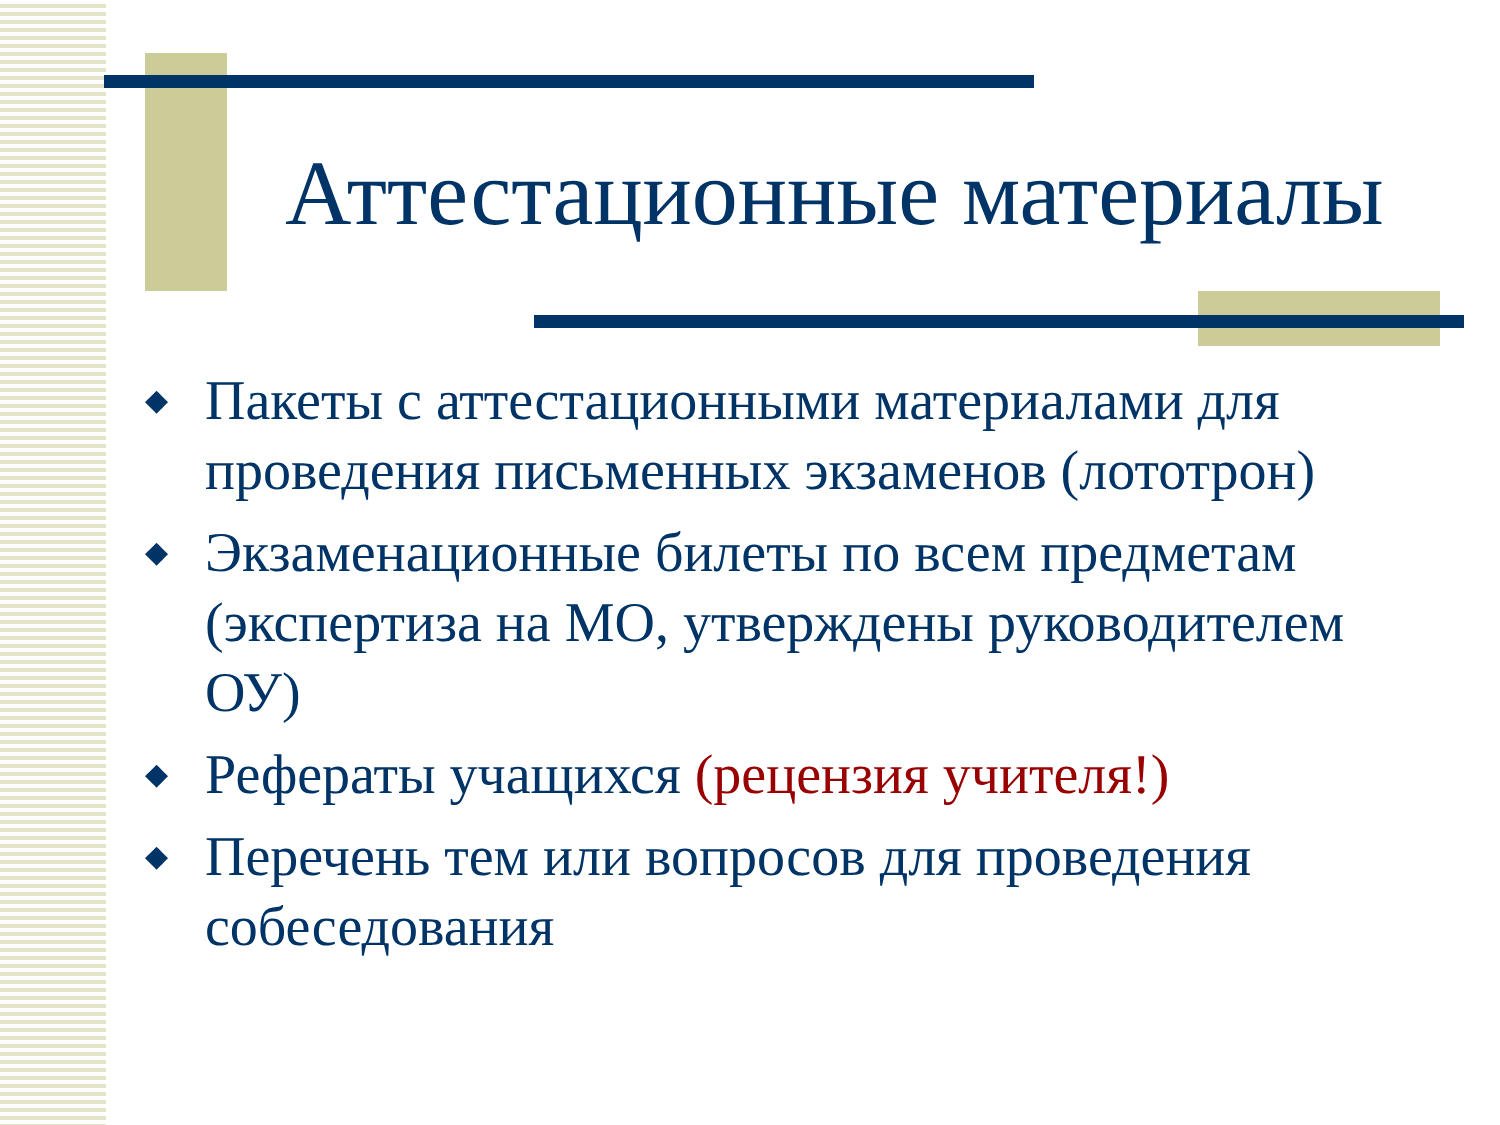Аттестационные материалы
◆ Пакеты с аттестационными материалами для проведения письменных экзаменов (лототрон)
◆ Экзаменационные билеты по всем предметам (экспертиза на МО, утверждены руководителем ОУ)
◆ Рефераты учащихся (рецензия учителя!)
◆ Перечень тем или вопросов для проведения собеседования